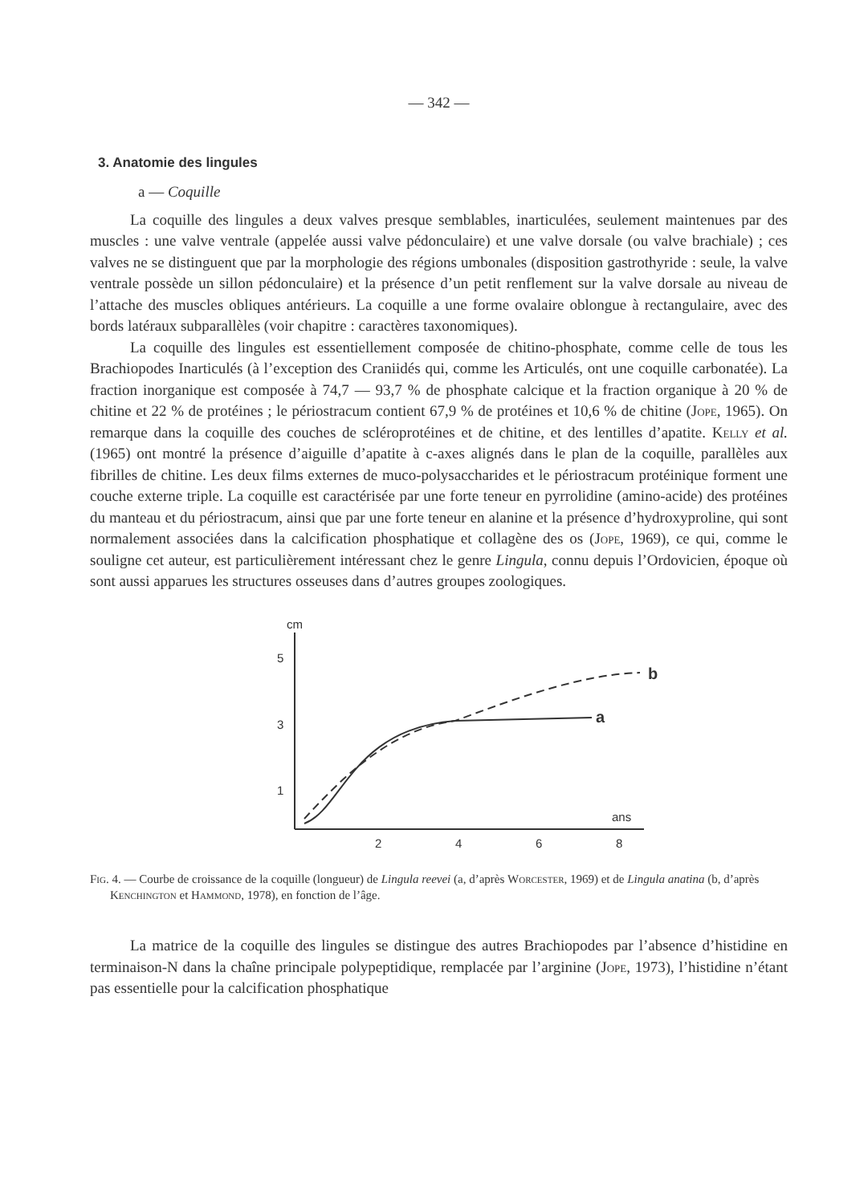— 342 —
3. Anatomie des lingules
a — Coquille
La coquille des lingules a deux valves presque semblables, inarticulées, seulement maintenues par des muscles : une valve ventrale (appelée aussi valve pédonculaire) et une valve dorsale (ou valve brachiale) ; ces valves ne se distinguent que par la morphologie des régions umbonales (disposition gastrothyride : seule, la valve ventrale possède un sillon pédonculaire) et la présence d’un petit renflement sur la valve dorsale au niveau de l’attache des muscles obliques antérieurs. La coquille a une forme ovalaire oblongue à rectangulaire, avec des bords latéraux subparallèles (voir chapitre : caractères taxonomiques).
La coquille des lingules est essentiellement composée de chitino-phosphate, comme celle de tous les Brachiopodes Inarticulés (à l’exception des Craniidés qui, comme les Articulés, ont une coquille carbonatée). La fraction inorganique est composée à 74,7 — 93,7 % de phosphate calcique et la fraction organique à 20 % de chitine et 22 % de protéines ; le périostracum contient 67,9 % de protéines et 10,6 % de chitine (Jope, 1965). On remarque dans la coquille des couches de scléroprotéines et de chitine, et des lentilles d’apatite. Kelly et al. (1965) ont montré la présence d’aiguille d’apatite à c-axes alignés dans le plan de la coquille, parallèles aux fibrilles de chitine. Les deux films externes de muco-polysaccharides et le périostracum protéinique forment une couche externe triple. La coquille est caractérisée par une forte teneur en pyrrolidine (amino-acide) des protéines du manteau et du périostracum, ainsi que par une forte teneur en alanine et la présence d’hydroxyproline, qui sont normalement associées dans la calcification phosphatique et collagène des os (Jope, 1969), ce qui, comme le souligne cet auteur, est particulièrement intéressant chez le genre Lingula, connu depuis l’Ordovicien, époque où sont aussi apparues les structures osseuses dans d’autres groupes zoologiques.
cm
5
3
1
2
4
6
8
ans
a
b
Fig. 4. — Courbe de croissance de la coquille (longueur) de Lingula reevei (a, d’après Worcester, 1969) et de Lingula anatina (b, d’après Kenchington et Hammond, 1978), en fonction de l’âge.
La matrice de la coquille des lingules se distingue des autres Brachiopodes par l’absence d’histidine en terminaison-N dans la chaîne principale polypeptidique, remplacée par l’arginine (Jope, 1973), l’histidine n’étant pas essentielle pour la calcification phosphatique